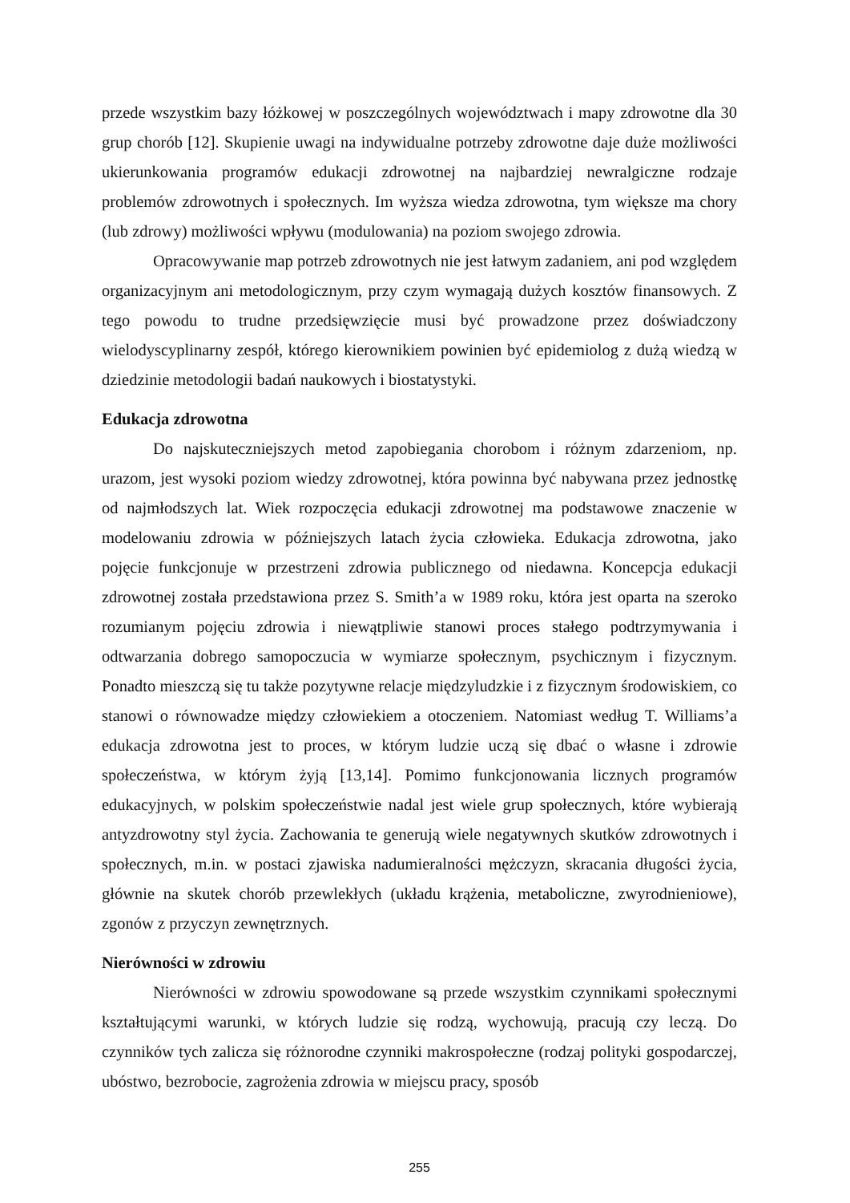przede wszystkim bazy łóżkowej w poszczególnych województwach i mapy zdrowotne dla 30 grup chorób [12]. Skupienie uwagi na indywidualne potrzeby zdrowotne daje duże możliwości ukierunkowania programów edukacji zdrowotnej na najbardziej newralgiczne rodzaje problemów zdrowotnych i społecznych. Im wyższa wiedza zdrowotna, tym większe ma chory (lub zdrowy) możliwości wpływu (modulowania) na poziom swojego zdrowia.
Opracowywanie map potrzeb zdrowotnych nie jest łatwym zadaniem, ani pod względem organizacyjnym ani metodologicznym, przy czym wymagają dużych kosztów finansowych. Z tego powodu to trudne przedsięwzięcie musi być prowadzone przez doświadczony wielodyscyplinarny zespół, którego kierownikiem powinien być epidemiolog z dużą wiedzą w dziedzinie metodologii badań naukowych i biostatystyki.
Edukacja zdrowotna
Do najskuteczniejszych metod zapobiegania chorobom i różnym zdarzeniom, np. urazom, jest wysoki poziom wiedzy zdrowotnej, która powinna być nabywana przez jednostkę od najmłodszych lat. Wiek rozpoczęcia edukacji zdrowotnej ma podstawowe znaczenie w modelowaniu zdrowia w późniejszych latach życia człowieka. Edukacja zdrowotna, jako pojęcie funkcjonuje w przestrzeni zdrowia publicznego od niedawna. Koncepcja edukacji zdrowotnej została przedstawiona przez S. Smith’a w 1989 roku, która jest oparta na szeroko rozumianym pojęciu zdrowia i niewątpliwie stanowi proces stałego podtrzymywania i odtwarzania dobrego samopoczucia w wymiarze społecznym, psychicznym i fizycznym. Ponadto mieszczą się tu także pozytywne relacje międzyludzkie i z fizycznym środowiskiem, co stanowi o równowadze między człowiekiem a otoczeniem. Natomiast według T. Williams’a edukacja zdrowotna jest to proces, w którym ludzie uczą się dbać o własne i zdrowie społeczeństwa, w którym żyją [13,14]. Pomimo funkcjonowania licznych programów edukacyjnych, w polskim społeczeństwie nadal jest wiele grup społecznych, które wybierają antyzdrowotny styl życia. Zachowania te generują wiele negatywnych skutków zdrowotnych i społecznych, m.in. w postaci zjawiska nadumieralności mężczyzn, skracania długości życia, głównie na skutek chorób przewlekłych (układu krążenia, metaboliczne, zwyrodnieniowe), zgonów z przyczyn zewnętrznych.
Nierówności w zdrowiu
Nierówności w zdrowiu spowodowane są przede wszystkim czynnikami społecznymi kształtującymi warunki, w których ludzie się rodzą, wychowują, pracują czy leczą. Do czynników tych zalicza się różnorodne czynniki makrospołeczne (rodzaj polityki gospodarczej, ubóstwo, bezrobocie, zagrożenia zdrowia w miejscu pracy, sposób
255